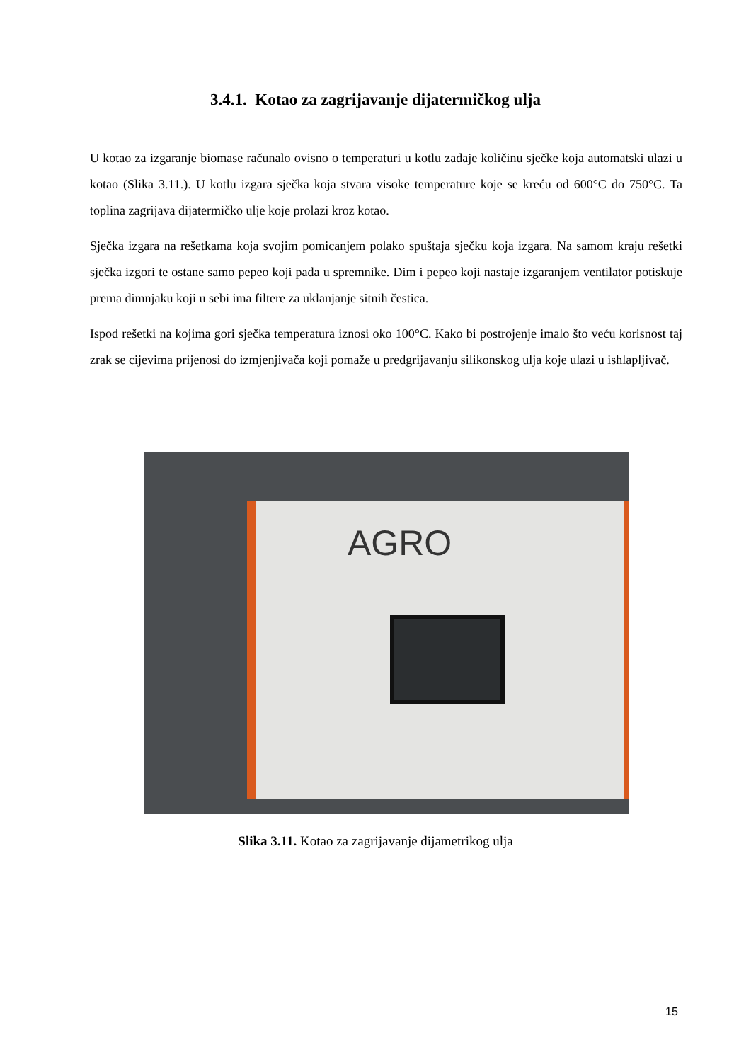3.4.1. Kotao za zagrijavanje dijatermičkog ulja
U kotao za izgaranje biomase računalo ovisno o temperaturi u kotlu zadaje količinu sječke koja automatski ulazi u kotao (Slika 3.11.). U kotlu izgara sječka koja stvara visoke temperature koje se kreću od 600°C do 750°C. Ta toplina zagrijava dijatermičko ulje koje prolazi kroz kotao.
Sječka izgara na rešetkama koja svojim pomicanjem polako spuštaja sječku koja izgara. Na samom kraju rešetki sječka izgori te ostane samo pepeo koji pada u spremnike. Dim i pepeo koji nastaje izgaranjem ventilator potiskuje prema dimnjaku koji u sebi ima filtere za uklanjanje sitnih čestica.
Ispod rešetki na kojima gori sječka temperatura iznosi oko 100°C. Kako bi postrojenje imalo što veću korisnost taj zrak se cijevima prijenosi do izmjenjivača koji pomaže u predgrijavanju silikonskog ulja koje ulazi u ishlapljivač.
AGRO
Slika 3.11. Kotao za zagrijavanje dijametrikog ulja
15